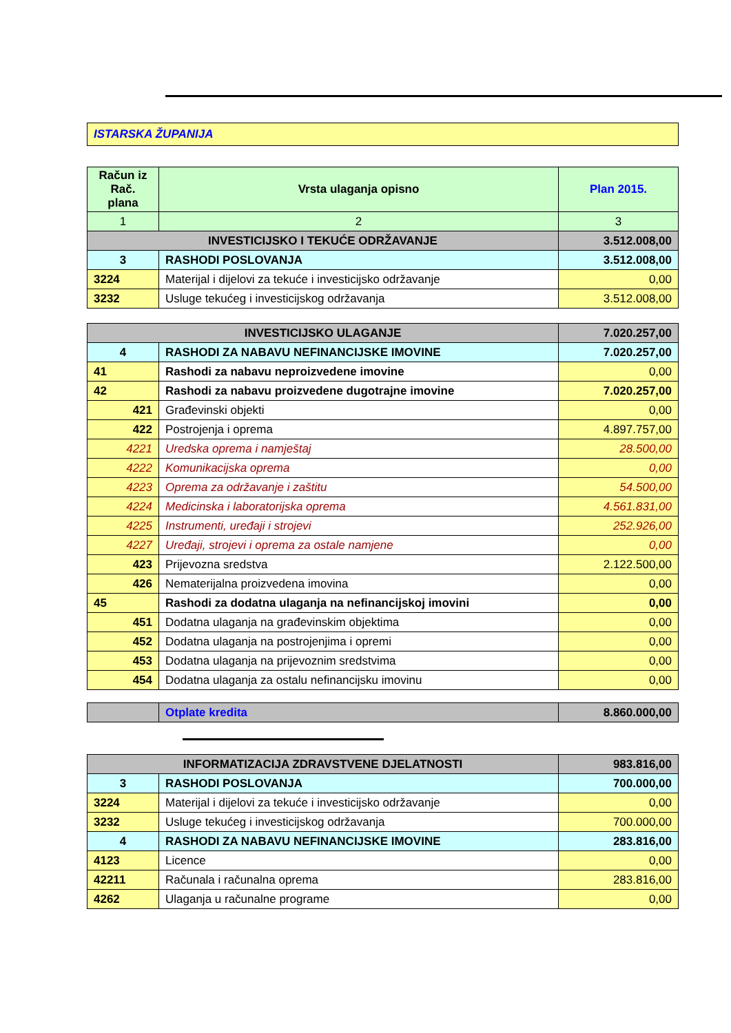| ISTARSKA ŽUPANIJA |
| Račun iz Rač. plana | Vrsta ulaganja opisno | Plan 2015. |
| --- | --- | --- |
| 1 | 2 | 3 |
| INVESTICIJSKO I TEKUĆE ODRŽAVANJE | | 3.512.008,00 |
| 3 | RASHODI POSLOVANJA | 3.512.008,00 |
| 3224 | Materijal i dijelovi za tekuće i investicijsko održavanje | 0,00 |
| 3232 | Usluge tekućeg i investicijskog održavanja | 3.512.008,00 |
| INVESTICIJSKO ULAGANJE | | 7.020.257,00 |
| 4 | RASHODI ZA NABAVU NEFINANCIJSKE IMOVINE | 7.020.257,00 |
| 41 | Rashodi za nabavu neproizvedene imovine | 0,00 |
| 42 | Rashodi za nabavu proizvedene dugotrajne imovine | 7.020.257,00 |
| 421 | Građevinski objekti | 0,00 |
| 422 | Postrojenja i oprema | 4.897.757,00 |
| 4221 | Uredska oprema i namještaj | 28.500,00 |
| 4222 | Komunikacijska oprema | 0,00 |
| 4223 | Oprema za održavanje i zaštitu | 54.500,00 |
| 4224 | Medicinska i laboratorijska oprema | 4.561.831,00 |
| 4225 | Instrumenti, uređaji i strojevi | 252.926,00 |
| 4227 | Uređaji, strojevi i oprema za ostale namjene | 0,00 |
| 423 | Prijevozna sredstva | 2.122.500,00 |
| 426 | Nematerijalna proizvedena imovina | 0,00 |
| 45 | Rashodi za dodatna ulaganja na nefinancijskoj imovini | 0,00 |
| 451 | Dodatna ulaganja na građevinskim objektima | 0,00 |
| 452 | Dodatna ulaganja na postrojenjima i opremi | 0,00 |
| 453 | Dodatna ulaganja na prijevoznim sredstvima | 0,00 |
| 454 | Dodatna ulaganja za ostalu nefinancijsku imovinu | 0,00 |
| | Otplate kredita | 8.860.000,00 |
| INFORMATIZACIJA ZDRAVSTVENE DJELATNOSTI | | 983.816,00 |
| 3 | RASHODI POSLOVANJA | 700.000,00 |
| 3224 | Materijal i dijelovi za tekuće i investicijsko održavanje | 0,00 |
| 3232 | Usluge tekućeg i investicijskog održavanja | 700.000,00 |
| 4 | RASHODI ZA NABAVU NEFINANCIJSKE IMOVINE | 283.816,00 |
| 4123 | Licence | 0,00 |
| 42211 | Računala i računalna oprema | 283.816,00 |
| 4262 | Ulaganja u računalne programe | 0,00 |